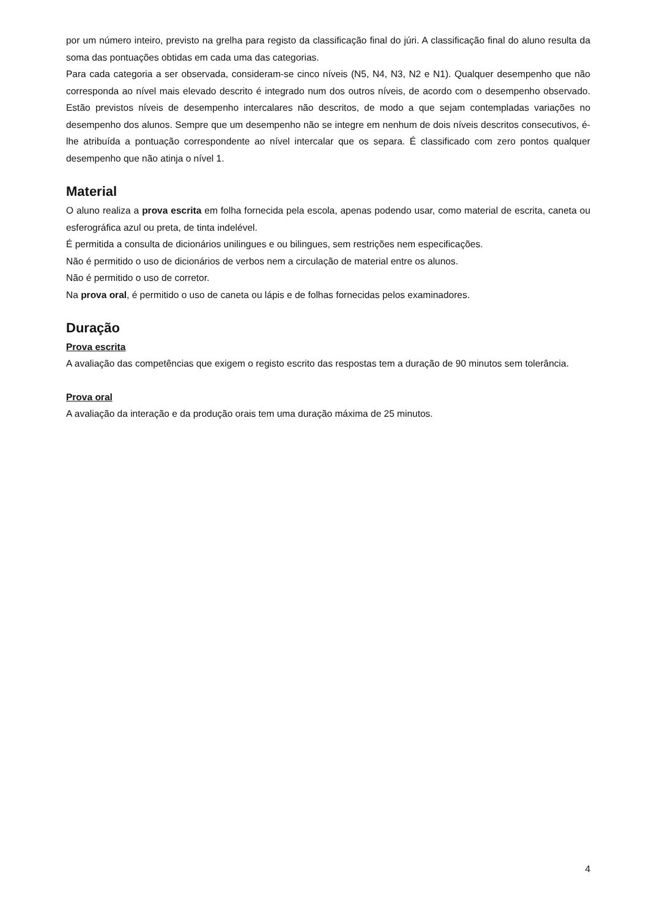por um número inteiro, previsto na grelha para registo da classificação final do júri. A classificação final do aluno resulta da soma das pontuações obtidas em cada uma das categorias.
Para cada categoria a ser observada, consideram-se cinco níveis (N5, N4, N3, N2 e N1). Qualquer desempenho que não corresponda ao nível mais elevado descrito é integrado num dos outros níveis, de acordo com o desempenho observado. Estão previstos níveis de desempenho intercalares não descritos, de modo a que sejam contempladas variações no desempenho dos alunos. Sempre que um desempenho não se integre em nenhum de dois níveis descritos consecutivos, é-lhe atribuída a pontuação correspondente ao nível intercalar que os separa. É classificado com zero pontos qualquer desempenho que não atinja o nível 1.
Material
O aluno realiza a prova escrita em folha fornecida pela escola, apenas podendo usar, como material de escrita, caneta ou esferográfica azul ou preta, de tinta indelével.
É permitida a consulta de dicionários unilingues e ou bilingues, sem restrições nem especificações.
Não é permitido o uso de dicionários de verbos nem a circulação de material entre os alunos.
Não é permitido o uso de corretor.
Na prova oral, é permitido o uso de caneta ou lápis e de folhas fornecidas pelos examinadores.
Duração
Prova escrita
A avaliação das competências que exigem o registo escrito das respostas tem a duração de 90 minutos sem tolerância.
Prova oral
A avaliação da interação e da produção orais tem uma duração máxima de 25 minutos.
4